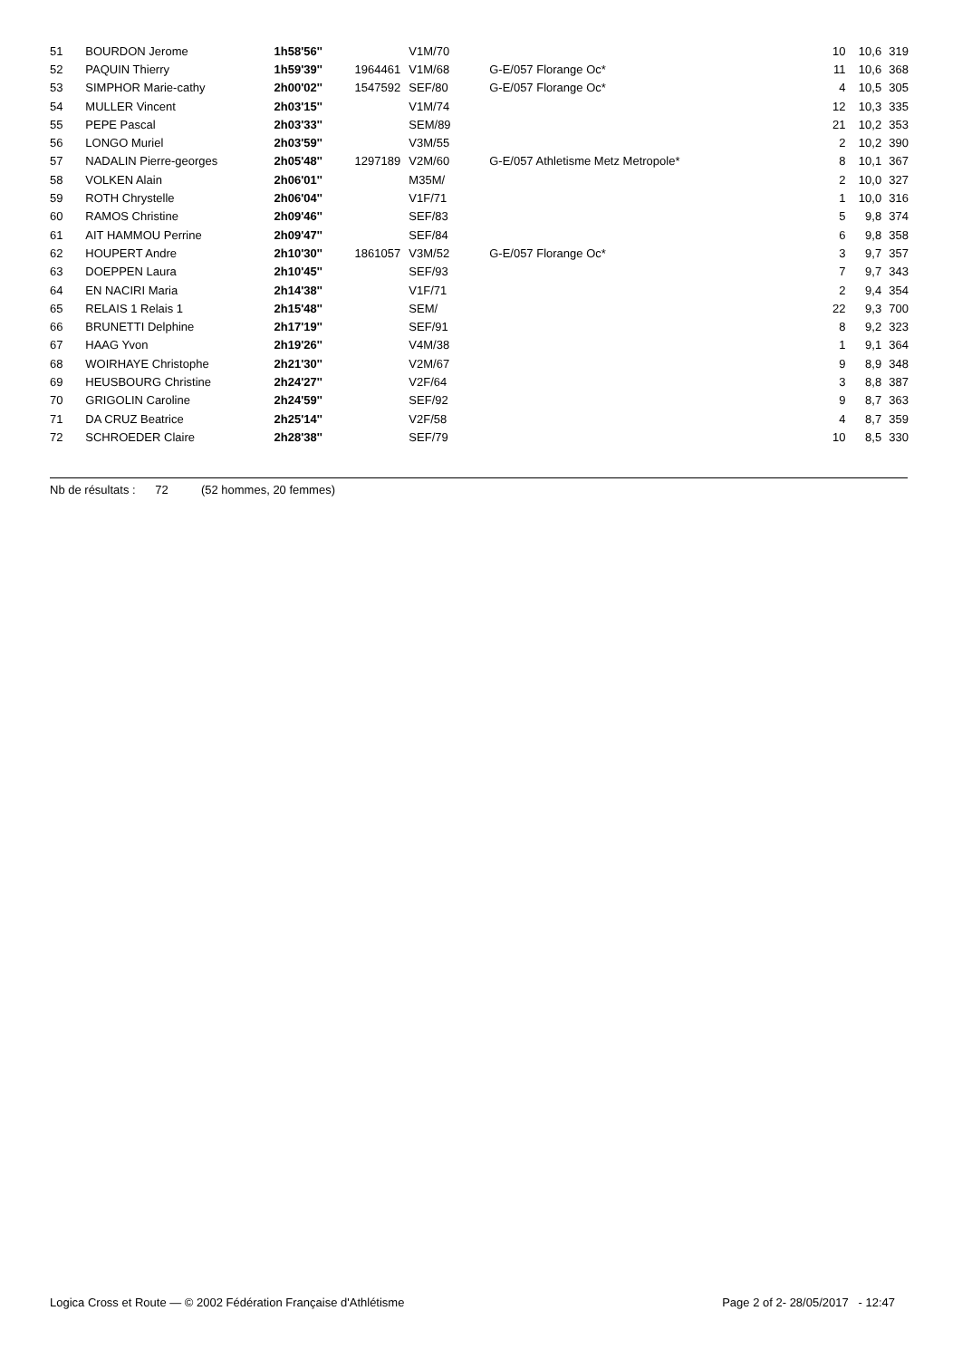| 51 | BOURDON Jerome | 1h58'56'' | | V1M/70 | | 10 | 10,6 | 319 |
| 52 | PAQUIN Thierry | 1h59'39'' | 1964461 | V1M/68 | G-E/057 Florange Oc* | 11 | 10,6 | 368 |
| 53 | SIMPHOR Marie-cathy | 2h00'02'' | 1547592 | SEF/80 | G-E/057 Florange Oc* | 4 | 10,5 | 305 |
| 54 | MULLER Vincent | 2h03'15'' | | V1M/74 | | 12 | 10,3 | 335 |
| 55 | PEPE Pascal | 2h03'33'' | | SEM/89 | | 21 | 10,2 | 353 |
| 56 | LONGO Muriel | 2h03'59'' | | V3M/55 | | 2 | 10,2 | 390 |
| 57 | NADALIN Pierre-georges | 2h05'48'' | 1297189 | V2M/60 | G-E/057 Athletisme Metz Metropole* | 8 | 10,1 | 367 |
| 58 | VOLKEN Alain | 2h06'01'' | | M35M/ | | 2 | 10,0 | 327 |
| 59 | ROTH Chrystelle | 2h06'04'' | | V1F/71 | | 1 | 10,0 | 316 |
| 60 | RAMOS Christine | 2h09'46'' | | SEF/83 | | 5 | 9,8 | 374 |
| 61 | AIT HAMMOU Perrine | 2h09'47'' | | SEF/84 | | 6 | 9,8 | 358 |
| 62 | HOUPERT Andre | 2h10'30'' | 1861057 | V3M/52 | G-E/057 Florange Oc* | 3 | 9,7 | 357 |
| 63 | DOEPPEN Laura | 2h10'45'' | | SEF/93 | | 7 | 9,7 | 343 |
| 64 | EN NACIRI Maria | 2h14'38'' | | V1F/71 | | 2 | 9,4 | 354 |
| 65 | RELAIS 1 Relais 1 | 2h15'48'' | | SEM/ | | 22 | 9,3 | 700 |
| 66 | BRUNETTI Delphine | 2h17'19'' | | SEF/91 | | 8 | 9,2 | 323 |
| 67 | HAAG Yvon | 2h19'26'' | | V4M/38 | | 1 | 9,1 | 364 |
| 68 | WOIRHAYE Christophe | 2h21'30'' | | V2M/67 | | 9 | 8,9 | 348 |
| 69 | HEUSBOURG Christine | 2h24'27'' | | V2F/64 | | 3 | 8,8 | 387 |
| 70 | GRIGOLIN Caroline | 2h24'59'' | | SEF/92 | | 9 | 8,7 | 363 |
| 71 | DA CRUZ Beatrice | 2h25'14'' | | V2F/58 | | 4 | 8,7 | 359 |
| 72 | SCHROEDER Claire | 2h28'38'' | | SEF/79 | | 10 | 8,5 | 330 |
Nb de résultats : 72 (52 hommes, 20 femmes)
Logica Cross et Route — © 2002 Fédération Française d'Athlétisme Page 2 of 2- 28/05/2017 - 12:47